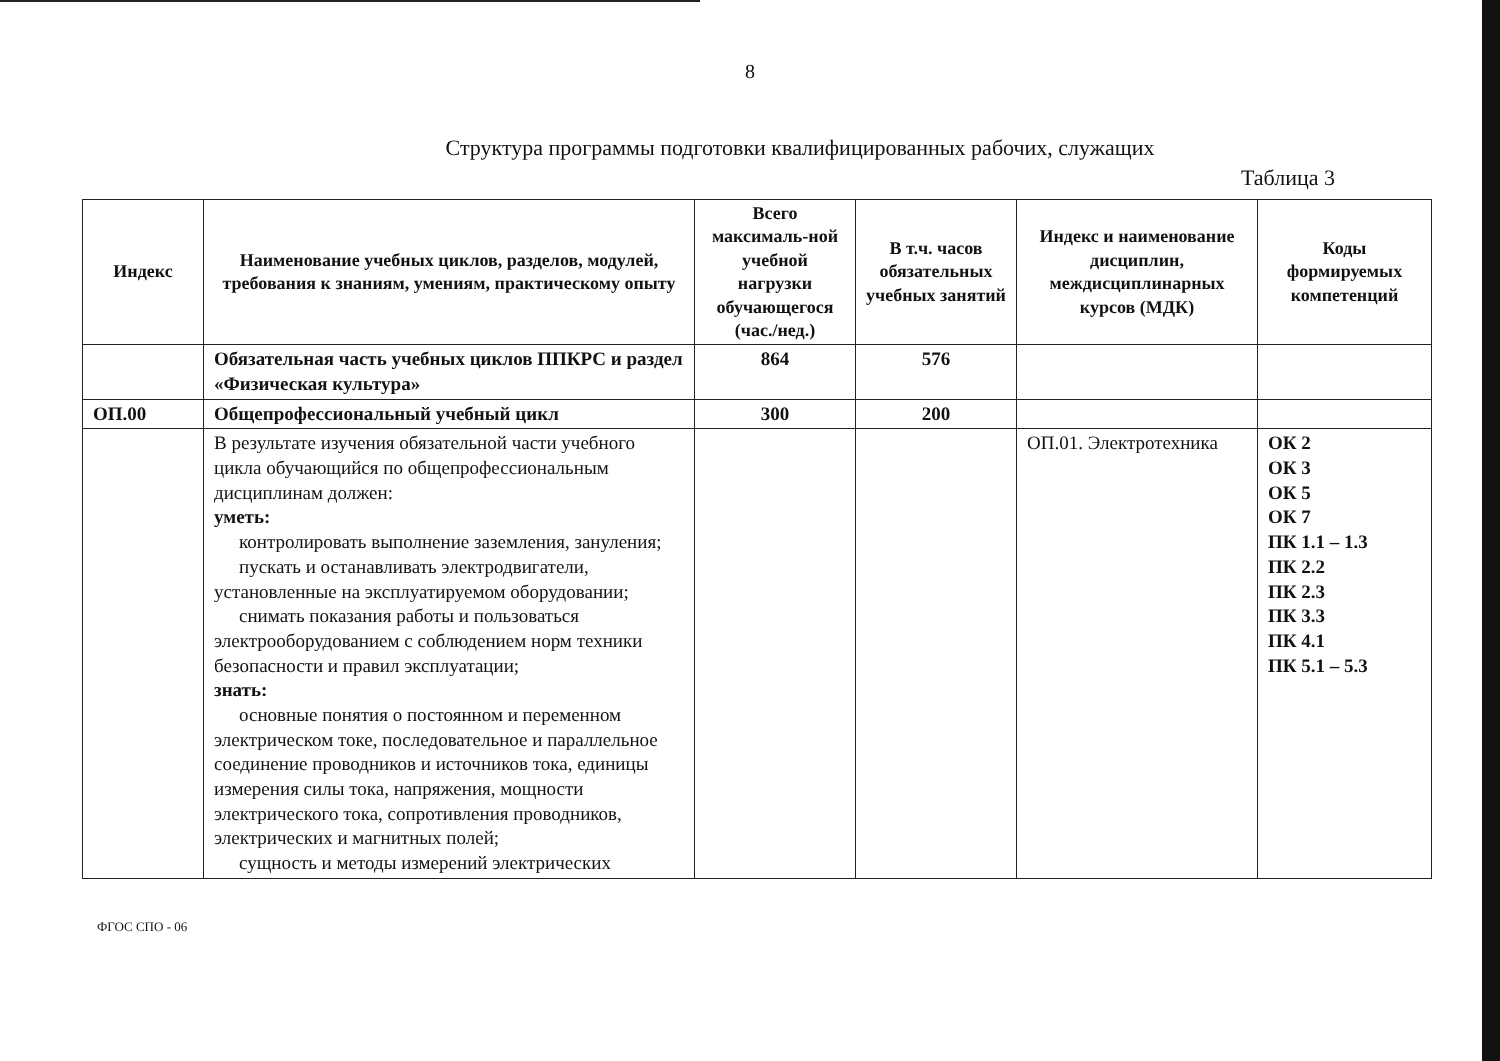8
Структура программы подготовки квалифицированных рабочих, служащих
Таблица 3
| Индекс | Наименование учебных циклов, разделов, модулей, требования к знаниям, умениям, практическому опыту | Всего максималь-ной учебной нагрузки обучающегося (час./нед.) | В т.ч. часов обязательных учебных занятий | Индекс и наименование дисциплин, междисциплинарных курсов (МДК) | Коды формируемых компетенций |
| --- | --- | --- | --- | --- | --- |
| | Обязательная часть учебных циклов ППКРС и раздел «Физическая культура» | 864 | 576 | | |
| ОП.00 | Общепрофессиональный учебный цикл | 300 | 200 | | |
| | В результате изучения обязательной части учебного цикла обучающийся по общепрофессиональным дисциплинам должен: уметь: контролировать выполнение заземления, зануления; пускать и останавливать электродвигатели, установленные на эксплуатируемом оборудовании; снимать показания работы и пользоваться электрооборудованием с соблюдением норм техники безопасности и правил эксплуатации; знать: основные понятия о постоянном и переменном электрическом токе, последовательное и параллельное соединение проводников и источников тока, единицы измерения силы тока, напряжения, мощности электрического тока, сопротивления проводников, электрических и магнитных полей; сущность и методы измерений электрических | | | ОП.01. Электротехника | ОК 2 ОК 3 ОК 5 ОК 7 ПК 1.1 – 1.3 ПК 2.2 ПК 2.3 ПК 3.3 ПК 4.1 ПК 5.1 – 5.3 |
ФГОС СПО - 06